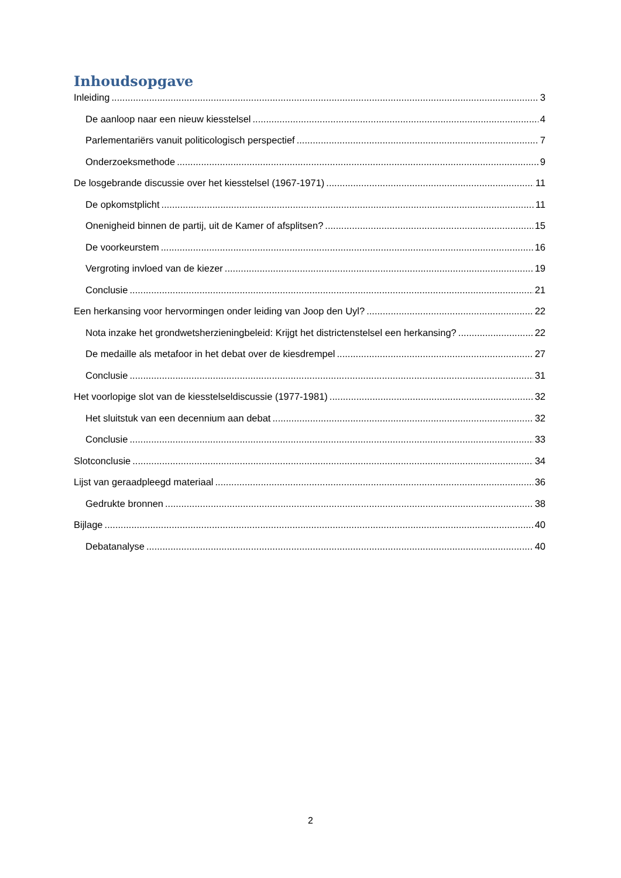Inhoudsopgave
Inleiding 3
De aanloop naar een nieuw kiesstelsel 4
Parlementariërs vanuit politicologisch perspectief 7
Onderzoeksmethode 9
De losgebrande discussie over het kiesstelsel (1967-1971) 11
De opkomstplicht 11
Onenigheid binnen de partij, uit de Kamer of afsplitsen? 15
De voorkeurstem 16
Vergroting invloed van de kiezer 19
Conclusie 21
Een herkansing voor hervormingen onder leiding van Joop den Uyl? 22
Nota inzake het grondwetsherzieningbeleid: Krijgt het districtenstelsel een herkansing? 22
De medaille als metafoor in het debat over de kiesdrempel 27
Conclusie 31
Het voorlopige slot van de kiesstelseldiscussie (1977-1981) 32
Het sluitstuk van een decennium aan debat 32
Conclusie 33
Slotconclusie 34
Lijst van geraadpleegd materiaal 36
Gedrukte bronnen 38
Bijlage 40
Debatanalyse 40
2